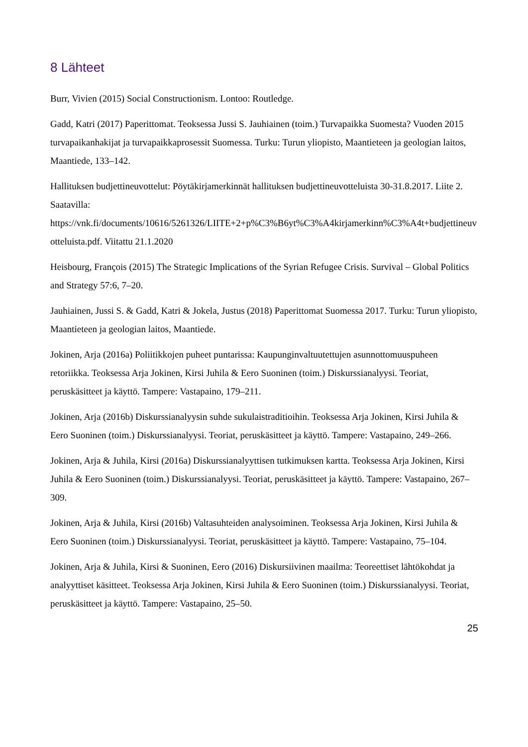8 Lähteet
Burr, Vivien (2015) Social Constructionism. Lontoo: Routledge.
Gadd, Katri (2017) Paperittomat. Teoksessa Jussi S. Jauhiainen (toim.) Turvapaikka Suomesta? Vuoden 2015 turvapaikanhakijat ja turvapaikkaprosessit Suomessa. Turku: Turun yliopisto, Maantieteen ja geologian laitos, Maantiede, 133–142.
Hallituksen budjettineuvottelut: Pöytäkirjamerkinnät hallituksen budjettineuvotteluista 30-31.8.2017. Liite 2. Saatavilla: https://vnk.fi/documents/10616/5261326/LIITE+2+p%C3%B6yt%C3%A4kirjamerkinn%C3%A4t+budjettineuvotteluista.pdf. Viitattu 21.1.2020
Heisbourg, François (2015) The Strategic Implications of the Syrian Refugee Crisis. Survival – Global Politics and Strategy 57:6, 7–20.
Jauhiainen, Jussi S. & Gadd, Katri & Jokela, Justus (2018) Paperittomat Suomessa 2017. Turku: Turun yliopisto, Maantieteen ja geologian laitos, Maantiede.
Jokinen, Arja (2016a) Poliitikkojen puheet puntarissa: Kaupunginvaltuutettujen asunnottomuuspuheen retoriikka. Teoksessa Arja Jokinen, Kirsi Juhila & Eero Suoninen (toim.) Diskurssianalyysi. Teoriat, peruskäsitteet ja käyttö. Tampere: Vastapaino, 179–211.
Jokinen, Arja (2016b) Diskurssianalyysin suhde sukulaistraditioihin. Teoksessa Arja Jokinen, Kirsi Juhila & Eero Suoninen (toim.) Diskurssianalyysi. Teoriat, peruskäsitteet ja käyttö. Tampere: Vastapaino, 249–266.
Jokinen, Arja & Juhila, Kirsi (2016a) Diskurssianalyyttisen tutkimuksen kartta. Teoksessa Arja Jokinen, Kirsi Juhila & Eero Suoninen (toim.) Diskurssianalyysi. Teoriat, peruskäsitteet ja käyttö. Tampere: Vastapaino, 267–309.
Jokinen, Arja & Juhila, Kirsi (2016b) Valtasuhteiden analysoiminen. Teoksessa Arja Jokinen, Kirsi Juhila & Eero Suoninen (toim.) Diskurssianalyysi. Teoriat, peruskäsitteet ja käyttö. Tampere: Vastapaino, 75–104.
Jokinen, Arja & Juhila, Kirsi & Suoninen, Eero (2016) Diskursiivinen maailma: Teoreettiset lähtökohdat ja analyyttiset käsitteet. Teoksessa Arja Jokinen, Kirsi Juhila & Eero Suoninen (toim.) Diskurssianalyysi. Teoriat, peruskäsitteet ja käyttö. Tampere: Vastapaino, 25–50.
25